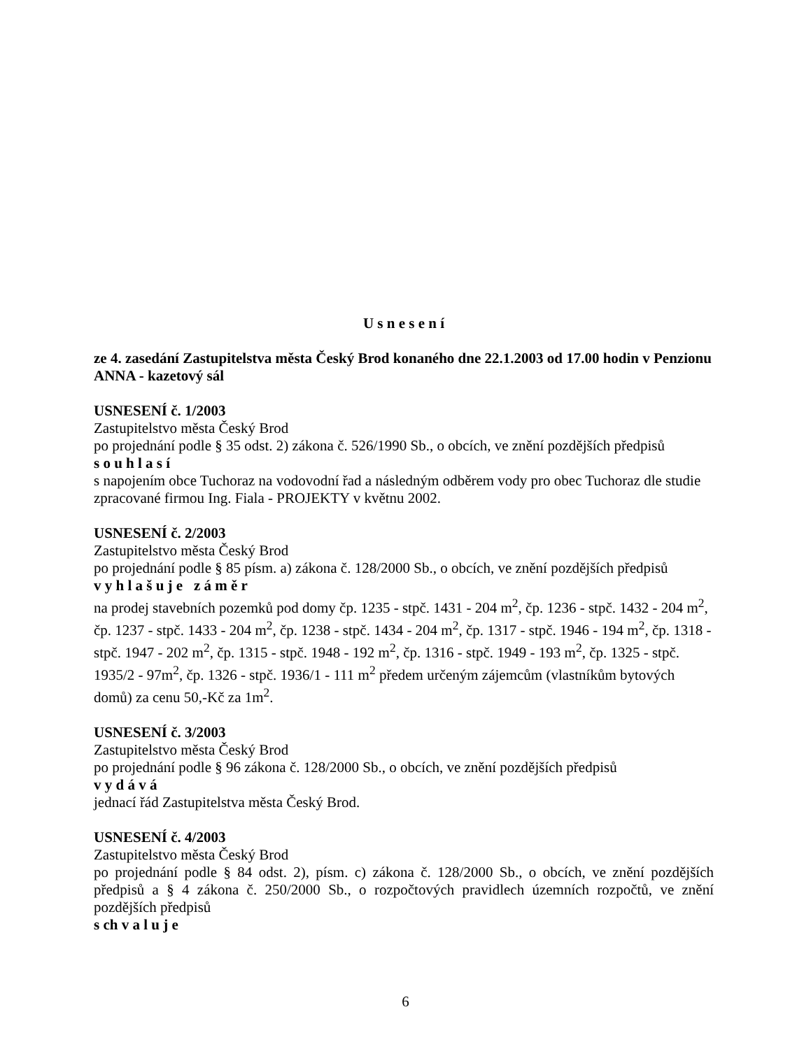U s n e s e n í
ze 4. zasedání Zastupitelstva města Český Brod konaného dne 22.1.2003 od 17.00 hodin v Penzionu ANNA - kazetový sál
USNESENÍ č. 1/2003
Zastupitelstvo města Český Brod
po projednání podle § 35 odst. 2) zákona č. 526/1990 Sb., o obcích, ve znění pozdějších předpisů
s o u h l a s í
s napojením obce Tuchoraz na vodovodní řad a následným odběrem vody pro obec Tuchoraz dle studie zpracované firmou Ing. Fiala - PROJEKTY v květnu 2002.
USNESENÍ č. 2/2003
Zastupitelstvo města Český Brod
po projednání podle § 85 písm. a) zákona č. 128/2000 Sb., o obcích, ve znění pozdějších předpisů
v y h l a š u j e z á m ě r
na prodej stavebních pozemků pod domy čp. 1235 - stpč. 1431 - 204 m<sup>2</sup>, čp. 1236 - stpč. 1432 - 204 m<sup>2</sup>, čp. 1237 - stpč. 1433 - 204 m<sup>2</sup>, čp. 1238 - stpč. 1434 - 204 m<sup>2</sup>, čp. 1317 - stpč. 1946 - 194 m<sup>2</sup>, čp. 1318 - stpč. 1947 - 202 m<sup>2</sup>, čp. 1315 - stpč. 1948 - 192 m<sup>2</sup>, čp. 1316 - stpč. 1949 - 193 m<sup>2</sup>, čp. 1325 - stpč. 1935/2 - 97m<sup>2</sup>, čp. 1326 - stpč. 1936/1 - 111 m<sup>2</sup> předem určeným zájemcům (vlastníkům bytových domů) za cenu 50,-Kč za 1m<sup>2</sup>.
USNESENÍ č. 3/2003
Zastupitelstvo města Český Brod
po projednání podle § 96 zákona č. 128/2000 Sb., o obcích, ve znění pozdějších předpisů
v y d á v á
jednací řád Zastupitelstva města Český Brod.
USNESENÍ č. 4/2003
Zastupitelstvo města Český Brod
po projednání podle § 84 odst. 2), písm. c) zákona č. 128/2000 Sb., o obcích, ve znění pozdějších předpisů a § 4 zákona č. 250/2000 Sb., o rozpočtových pravidlech územních rozpočtů, ve znění pozdějších předpisů
s ch v a l u j e
6